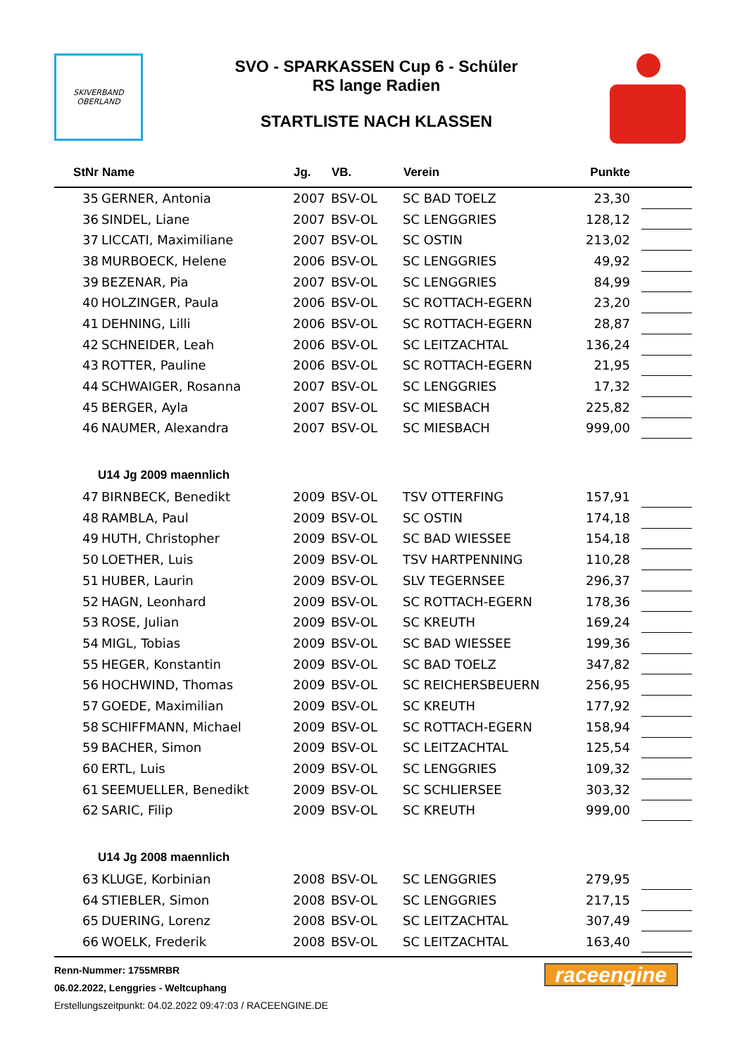SKIVERBAND
OBERLAND
SVO - SPARKASSEN Cup 6 - Schüler
RS lange Radien
STARTLISTE NACH KLASSEN
| StNr | Name | Jg. | VB. | Verein | Punkte | |
| --- | --- | --- | --- | --- | --- | --- |
| 35 | GERNER, Antonia | 2007 | BSV-OL | SC BAD TOELZ | 23,30 | |
| 36 | SINDEL, Liane | 2007 | BSV-OL | SC LENGGRIES | 128,12 | |
| 37 | LICCATI, Maximiliane | 2007 | BSV-OL | SC OSTIN | 213,02 | |
| 38 | MURBOECK, Helene | 2006 | BSV-OL | SC LENGGRIES | 49,92 | |
| 39 | BEZENAR, Pia | 2007 | BSV-OL | SC LENGGRIES | 84,99 | |
| 40 | HOLZINGER, Paula | 2006 | BSV-OL | SC ROTTACH-EGERN | 23,20 | |
| 41 | DEHNING, Lilli | 2006 | BSV-OL | SC ROTTACH-EGERN | 28,87 | |
| 42 | SCHNEIDER, Leah | 2006 | BSV-OL | SC LEITZACHTAL | 136,24 | |
| 43 | ROTTER, Pauline | 2006 | BSV-OL | SC ROTTACH-EGERN | 21,95 | |
| 44 | SCHWAIGER, Rosanna | 2007 | BSV-OL | SC LENGGRIES | 17,32 | |
| 45 | BERGER, Ayla | 2007 | BSV-OL | SC MIESBACH | 225,82 | |
| 46 | NAUMER, Alexandra | 2007 | BSV-OL | SC MIESBACH | 999,00 | |
| U14 Jg 2009 maennlich | | | | | | |
| 47 | BIRNBECK, Benedikt | 2009 | BSV-OL | TSV OTTERFING | 157,91 | |
| 48 | RAMBLA, Paul | 2009 | BSV-OL | SC OSTIN | 174,18 | |
| 49 | HUTH, Christopher | 2009 | BSV-OL | SC BAD WIESSEE | 154,18 | |
| 50 | LOETHER, Luis | 2009 | BSV-OL | TSV HARTPENNING | 110,28 | |
| 51 | HUBER, Laurin | 2009 | BSV-OL | SLV TEGERNSEE | 296,37 | |
| 52 | HAGN, Leonhard | 2009 | BSV-OL | SC ROTTACH-EGERN | 178,36 | |
| 53 | ROSE, Julian | 2009 | BSV-OL | SC KREUTH | 169,24 | |
| 54 | MIGL, Tobias | 2009 | BSV-OL | SC BAD WIESSEE | 199,36 | |
| 55 | HEGER, Konstantin | 2009 | BSV-OL | SC BAD TOELZ | 347,82 | |
| 56 | HOCHWIND, Thomas | 2009 | BSV-OL | SC REICHERSBEUERN | 256,95 | |
| 57 | GOEDE, Maximilian | 2009 | BSV-OL | SC KREUTH | 177,92 | |
| 58 | SCHIFFMANN, Michael | 2009 | BSV-OL | SC ROTTACH-EGERN | 158,94 | |
| 59 | BACHER, Simon | 2009 | BSV-OL | SC LEITZACHTAL | 125,54 | |
| 60 | ERTL, Luis | 2009 | BSV-OL | SC LENGGRIES | 109,32 | |
| 61 | SEEMUELLER, Benedikt | 2009 | BSV-OL | SC SCHLIERSEE | 303,32 | |
| 62 | SARIC, Filip | 2009 | BSV-OL | SC KREUTH | 999,00 | |
| U14 Jg 2008 maennlich | | | | | | |
| 63 | KLUGE, Korbinian | 2008 | BSV-OL | SC LENGGRIES | 279,95 | |
| 64 | STIEBLER, Simon | 2008 | BSV-OL | SC LENGGRIES | 217,15 | |
| 65 | DUERING, Lorenz | 2008 | BSV-OL | SC LEITZACHTAL | 307,49 | |
| 66 | WOELK, Frederik | 2008 | BSV-OL | SC LEITZACHTAL | 163,40 | |
Renn-Nummer: 1755MRBR
06.02.2022, Lenggries - Weltcuphang
Erstellungszeitpunkt: 04.02.2022 09:47:03 / RACEENGINE.DE
raceengine